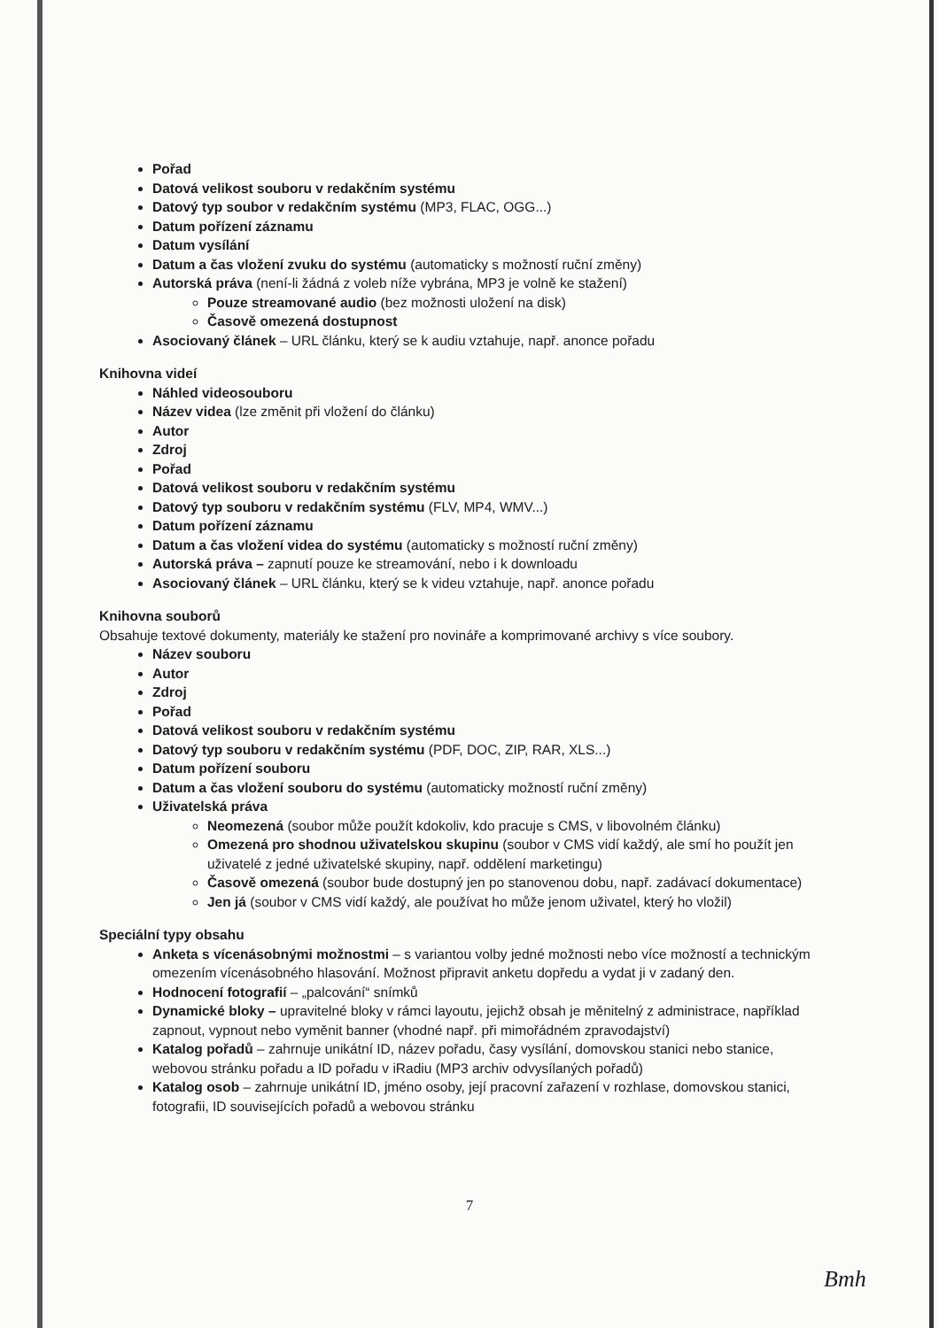Pořad
Datová velikost souboru v redakčním systému
Datový typ soubor v redakčním systému (MP3, FLAC, OGG...)
Datum pořízení záznamu
Datum vysílání
Datum a čas vložení zvuku do systému (automaticky s možností ruční změny)
Autorská práva (není-li žádná z voleb níže vybrána, MP3 je volně ke stažení)
Pouze streamované audio (bez možnosti uložení na disk)
Časově omezená dostupnost
Asociovaný článek – URL článku, který se k audiu vztahuje, např. anonce pořadu
Knihovna videí
Náhled videosouboru
Název videa (lze změnit při vložení do článku)
Autor
Zdroj
Pořad
Datová velikost souboru v redakčním systému
Datový typ souboru v redakčním systému (FLV, MP4, WMV...)
Datum pořízení záznamu
Datum a čas vložení videa do systému (automaticky s možností ruční změny)
Autorská práva – zapnutí pouze ke streamování, nebo i k downloadu
Asociovaný článek – URL článku, který se k videu vztahuje, např. anonce pořadu
Knihovna souborů
Obsahuje textové dokumenty, materiály ke stažení pro novináře a komprimované archivy s více soubory.
Název souboru
Autor
Zdroj
Pořad
Datová velikost souboru v redakčním systému
Datový typ souboru v redakčním systému (PDF, DOC, ZIP, RAR, XLS...)
Datum pořízení souboru
Datum a čas vložení souboru do systému (automaticky možností ruční změny)
Uživatelská práva
Neomezená (soubor může použít kdokoliv, kdo pracuje s CMS, v libovolném článku)
Omezená pro shodnou uživatelskou skupinu (soubor v CMS vidí každý, ale smí ho použít jen uživatelé z jedné uživatelské skupiny, např. oddělení marketingu)
Časově omezená (soubor bude dostupný jen po stanovenou dobu, např. zadávací dokumentace)
Jen já (soubor v CMS vidí každý, ale používat ho může jenom uživatel, který ho vložil)
Speciální typy obsahu
Anketa s vícenásobnými možnostmi – s variantou volby jedné možnosti nebo více možností a technickým omezením vícenásobného hlasování. Možnost připravit anketu dopředu a vydat ji v zadaný den.
Hodnocení fotografií – „palcování“ snímků
Dynamické bloky – upravitelné bloky v rámci layoutu, jejichž obsah je měnitelný z administrace, například zapnout, vypnout nebo vyměnit banner (vhodné např. při mimořádném zpravodajství)
Katalog pořadů – zahrnuje unikátní ID, název pořadu, časy vysílání, domovskou stanici nebo stanice, webovou stránku pořadu a ID pořadu v iRadiu (MP3 archiv odvysílaných pořadů)
Katalog osob – zahrnuje unikátní ID, jméno osoby, její pracovní zařazení v rozhlase, domovskou stanici, fotografii, ID souvisejících pořadů a webovou stránku
7
Bmh